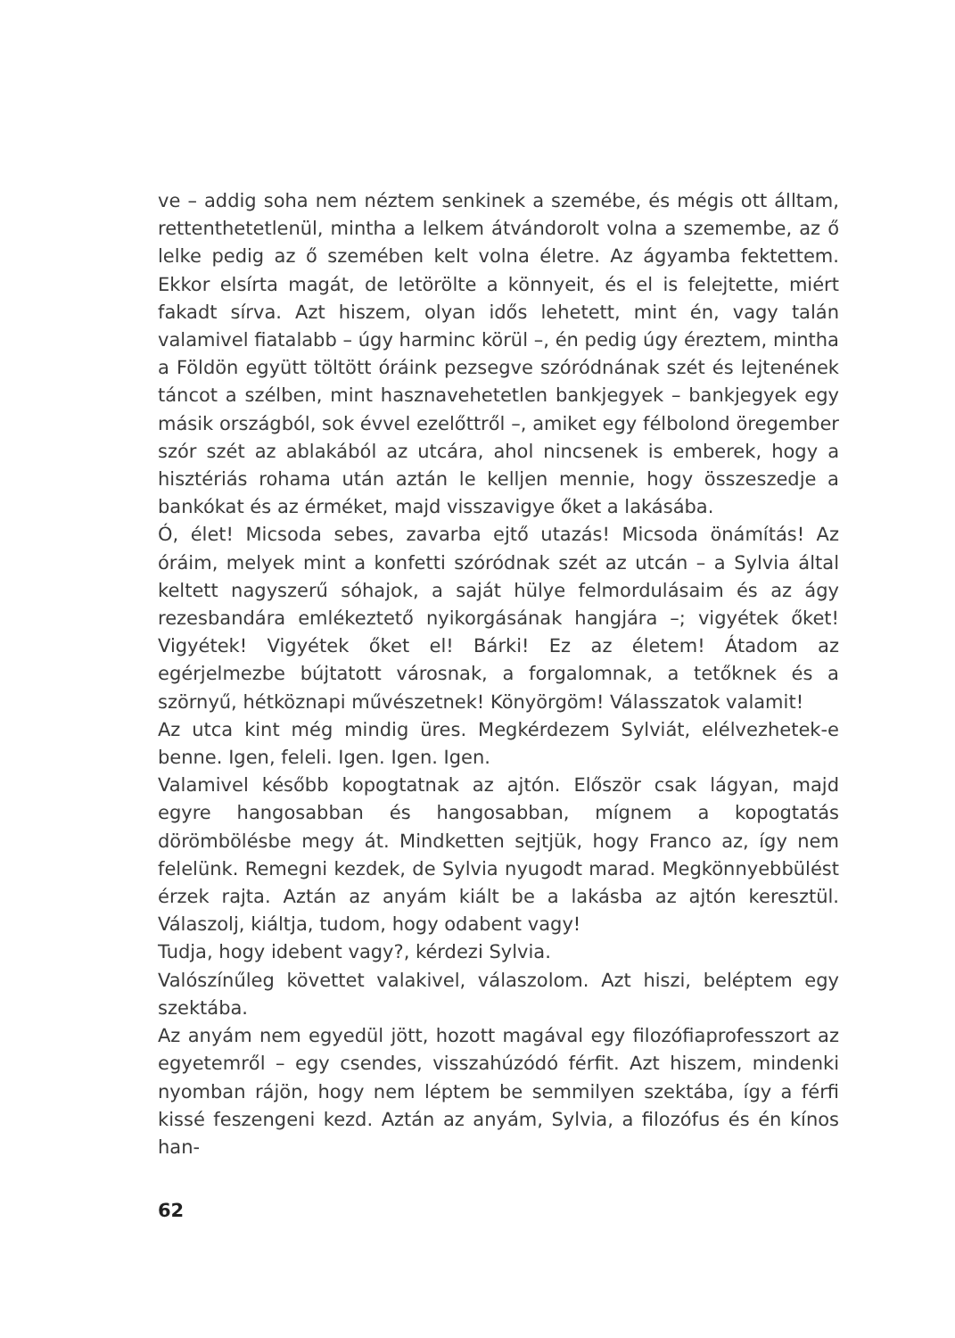ve – addig soha nem néztem senkinek a szemébe, és mégis ott álltam, rettenthetetlenül, mintha a lelkem átvándorolt volna a szemembe, az ő lelke pedig az ő szemében kelt volna életre. Az ágyamba fektettem. Ekkor elsírta magát, de letörölte a könnyeit, és el is felejtette, miért fakadt sírva. Azt hiszem, olyan idős lehetett, mint én, vagy talán valamivel fiatalabb – úgy harminc körül –, én pedig úgy éreztem, mintha a Földön együtt töltött óráink pezsegve szóródnának szét és lejtenének táncot a szélben, mint hasznavehetetlen bankjegyek – bankjegyek egy másik országból, sok évvel ezelőttről –, amiket egy félbolond öregember szór szét az ablakából az utcára, ahol nincsenek is emberek, hogy a hisztériás rohama után aztán le kelljen mennie, hogy összeszedje a bankókat és az érméket, majd visszavigye őket a lakásába.
Ó, élet! Micsoda sebes, zavarba ejtő utazás! Micsoda önámítás! Az óráim, melyek mint a konfetti szóródnak szét az utcán – a Sylvia által keltett nagyszerű sóhajok, a saját hülye felmordulásaim és az ágy rezesbandára emlékeztető nyikorgásának hangjára –; vigyétek őket! Vigyétek! Vigyétek őket el! Bárki! Ez az életem! Átadom az egérjelmezbe bújtatott városnak, a forgalomnak, a tetőknek és a szörnyű, hétköznapi művészetnek! Könyörgöm! Válasszatok valamit!
Az utca kint még mindig üres. Megkérdezem Sylviát, elélvezhetek-e benne. Igen, feleli. Igen. Igen. Igen.
Valamivel később kopogtatnak az ajtón. Először csak lágyan, majd egyre hangosabban és hangosabban, mígnem a kopogtatás dörömbölésbe megy át. Mindketten sejtjük, hogy Franco az, így nem felelünk. Remegni kezdek, de Sylvia nyugodt marad. Megkönnyebbülést érzek rajta. Aztán az anyám kiált be a lakásba az ajtón keresztül. Válaszolj, kiáltja, tudom, hogy odabent vagy!
Tudja, hogy idebent vagy?, kérdezi Sylvia.
Valószínűleg követtet valakivel, válaszolom. Azt hiszi, beléptem egy szektába.
Az anyám nem egyedül jött, hozott magával egy filozófiaprofesszort az egyetemről – egy csendes, visszahúzódó férfit. Azt hiszem, mindenki nyomban rájön, hogy nem léptem be semmilyen szektába, így a férfi kissé feszengeni kezd. Aztán az anyám, Sylvia, a filozófus és én kínos han-
62